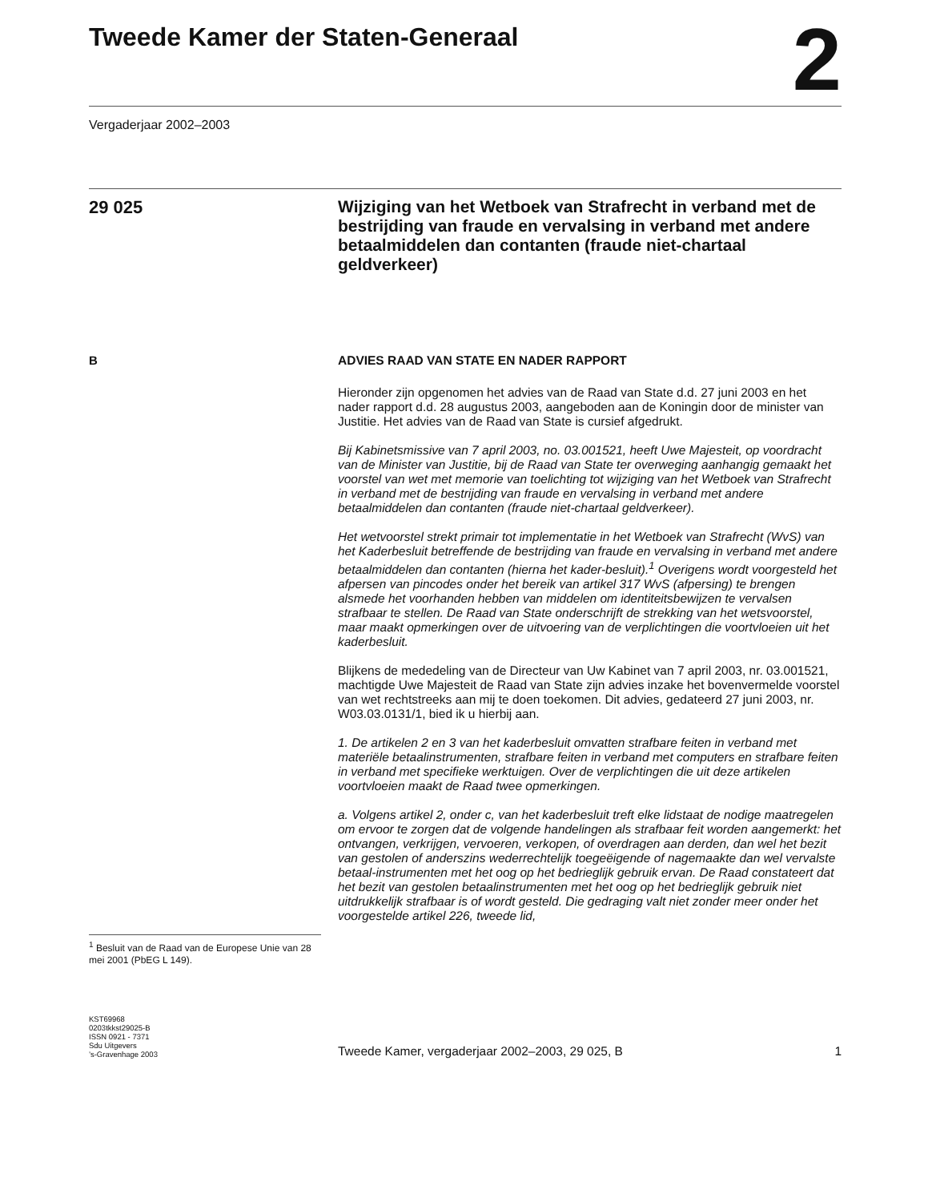Tweede Kamer der Staten-Generaal
2
Vergaderjaar 2002–2003
29 025
Wijziging van het Wetboek van Strafrecht in verband met de bestrijding van fraude en vervalsing in verband met andere betaalmiddelen dan contanten (fraude niet-chartaal geldverkeer)
B
<sup>1</sup> Besluit van de Raad van de Europese Unie van 28 mei 2001 (PbEG L 149).
ADVIES RAAD VAN STATE EN NADER RAPPORT
Hieronder zijn opgenomen het advies van de Raad van State d.d. 27 juni 2003 en het nader rapport d.d. 28 augustus 2003, aangeboden aan de Koningin door de minister van Justitie. Het advies van de Raad van State is cursief afgedrukt.
Bij Kabinetsmissive van 7 april 2003, no. 03.001521, heeft Uwe Majesteit, op voordracht van de Minister van Justitie, bij de Raad van State ter overweging aanhangig gemaakt het voorstel van wet met memorie van toelichting tot wijziging van het Wetboek van Strafrecht in verband met de bestrijding van fraude en vervalsing in verband met andere betaalmiddelen dan contanten (fraude niet-chartaal geldverkeer).
Het wetvoorstel strekt primair tot implementatie in het Wetboek van Strafrecht (WvS) van het Kaderbesluit betreffende de bestrijding van fraude en vervalsing in verband met andere betaalmiddelen dan contanten (hierna het kader-besluit).<sup>1</sup> Overigens wordt voorgesteld het afpersen van pincodes onder het bereik van artikel 317 WvS (afpersing) te brengen alsmede het voorhanden hebben van middelen om identiteitsbewijzen te vervalsen strafbaar te stellen. De Raad van State onderschrijft de strekking van het wetsvoorstel, maar maakt opmerkingen over de uitvoering van de verplichtingen die voortvloeien uit het kaderbesluit.
Blijkens de mededeling van de Directeur van Uw Kabinet van 7 april 2003, nr. 03.001521, machtigde Uwe Majesteit de Raad van State zijn advies inzake het bovenvermelde voorstel van wet rechtstreeks aan mij te doen toekomen. Dit advies, gedateerd 27 juni 2003, nr. W03.03.0131/1, bied ik u hierbij aan.
1. De artikelen 2 en 3 van het kaderbesluit omvatten strafbare feiten in verband met materiële betaalinstrumenten, strafbare feiten in verband met computers en strafbare feiten in verband met specifieke werktuigen. Over de verplichtingen die uit deze artikelen voortvloeien maakt de Raad twee opmerkingen.
a. Volgens artikel 2, onder c, van het kaderbesluit treft elke lidstaat de nodige maatregelen om ervoor te zorgen dat de volgende handelingen als strafbaar feit worden aangemerkt: het ontvangen, verkrijgen, vervoeren, verkopen, of overdragen aan derden, dan wel het bezit van gestolen of anderszins wederrechtelijk toegeëigende of nagemaakte dan wel vervalste betaal-instrumenten met het oog op het bedrieglijk gebruik ervan. De Raad constateert dat het bezit van gestolen betaalinstrumenten met het oog op het bedrieglijk gebruik niet uitdrukkelijk strafbaar is of wordt gesteld. Die gedraging valt niet zonder meer onder het voorgestelde artikel 226, tweede lid,
KST69968
0203tkkst29025-B
ISSN 0921 - 7371
Sdu Uitgevers
’s-Gravenhage 2003
Tweede Kamer, vergaderjaar 2002–2003, 29 025, B 1